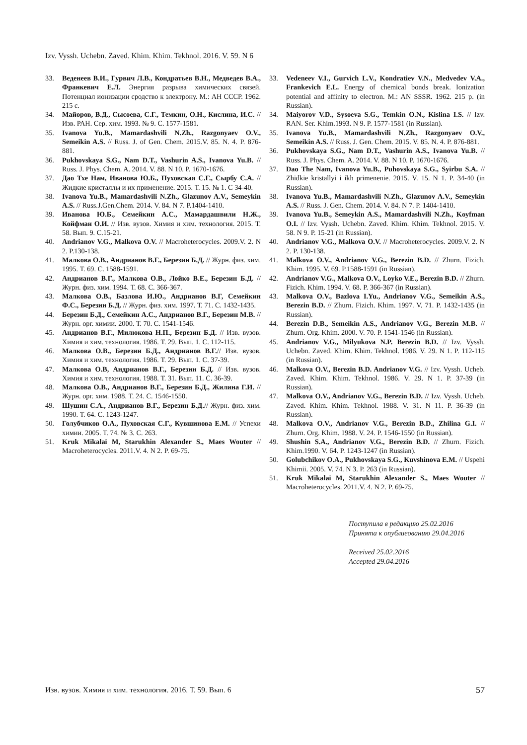Izv. Vyssh. Uchebn. Zaved. Khim. Khim. Tekhnol. 2016. V. 59. N 6
33. Веденеев В.И., Гурвич Л.В., Кондратьев В.Н., Медведев В.А., Франкевич Е.Л. Энергия разрыва химических связей. Потенциал ионизации сродство к электрону. М.: АН СССР. 1962. 215 с.
34. Майоров, В.Д., Сысоева, С.Г., Темкин, О.Н., Кислина, И.С. // Изв. РАН. Сер. хим. 1993. № 9. С. 1577-1581.
35. Ivanova Yu.B., Mamardashvili N.Zh., Razgonyaev O.V., Semeikin A.S. // Russ. J. of Gen. Chem. 2015.V. 85. N. 4. P. 876-881.
36. Pukhovskaya S.G., Nam D.T., Vashurin A.S., Ivanova Yu.B. // Russ. J. Phys. Chem. A. 2014. V. 88. N 10. P. 1670-1676.
37. Дао Тхе Нам, Иванова Ю.Б., Пуховская С.Г., Сырбу С.А. // Жидкие кристаллы и их применение. 2015. Т. 15. № 1. С 34-40.
38. Ivanova Yu.B., Mamardashvili N.Zh., Glazunov A.V., Semeykin A.S. // Russ.J.Gen.Chem. 2014. V. 84. N 7. P.1404-1410.
39. Иванова Ю.Б., Семейкин А.С., Мамардашвили Н.Ж., Койфман О.И. // Изв. вузов. Химия и хим. технология. 2015. Т. 58. Вып. 9. С.15-21.
40. Andrianov V.G., Malkova O.V. // Macroheterocycles. 2009.V. 2. N 2. P.130-138.
41. Малкова О.В., Андрианов В.Г., Березин Б.Д. // Журн. физ. хим. 1995. Т. 69. С. 1588-1591.
42. Андрианов В.Г., Малкова О.В., Лойко В.Е., Березин Б.Д. // Журн. физ. хим. 1994. Т. 68. С. 366-367.
43. Малкова О.В., Базлова И.Ю., Андрианов В.Г, Семейкин Ф.С., Березин Б.Д. // Журн. физ. хим. 1997. Т. 71. С. 1432-1435.
44. Березин Б.Д., Семейкин А.С., Андрианов В.Г., Березин М.В. // Журн. орг. химии. 2000. Т. 70. С. 1541-1546.
45. Андрианов В.Г., Милюкова Н.П., Березин Б.Д. // Изв. вузов. Химия и хим. технология. 1986. Т. 29. Вып. 1. С. 112-115.
46. Малкова О.В., Березин Б.Д., Андрианов В.Г.// Изв. вузов. Химия и хим. технология. 1986. Т. 29. Вып. 1. С. 37-39.
47. Малкова О.В, Андрианов В.Г., Березин Б.Д. // Изв. вузов. Химия и хим. технология. 1988. Т. 31. Вып. 11. С. 36-39.
48. Малкова О.В., Андрианов В.Г., Березин Б.Д., Жилина Г.И. // Журн. орг. хим. 1988. Т. 24. С. 1546-1550.
49. Шушин С.А., Андрианов В.Г., Березин Б.Д.// Журн. физ. хим. 1990. Т. 64. С. 1243-1247.
50. Голубчиков О.А., Пуховская С.Г., Кувшинова Е.М. // Успехи химии. 2005. Т. 74. № 3. С. 263.
51. Kruk Mikalai M, Starukhin Alexander S., Maes Wouter // Macroheterocycles. 2011.V. 4. N 2. P. 69-75.
33. Vedeneev V.I., Gurvich L.V., Kondratiev V.N., Medvedev V.A., Frankevich E.L. Energy of chemical bonds break. Ionization potential and affinity to electron. M.: AN SSSR. 1962. 215 p. (in Russian).
34. Maiyorov V.D., Sysoeva S.G., Temkin O.N., Kislina I.S. // Izv. RAN. Ser. Khim.1993. N 9. P. 1577-1581 (in Russian).
35. Ivanova Yu.B., Mamardashvili N.Zh., Razgonyaev O.V., Semeikin A.S. // Russ. J. Gen. Chem. 2015. V. 85. N. 4. P. 876-881.
36. Pukhovskaya S.G., Nam D.T., Vashurin A.S., Ivanova Yu.B. // Russ. J. Phys. Chem. A. 2014. V. 88. N 10. P. 1670-1676.
37. Dao The Nam, Ivanova Yu.B., Puhovskaya S.G., Syirbu S.A. // Zhidkie kristallyi i ikh primenenie. 2015. V. 15. N 1. P. 34-40 (in Russian).
38. Ivanova Yu.B., Mamardashvili N.Zh., Glazunov A.V., Semeykin A.S. // Russ. J. Gen. Chem. 2014. V. 84. N 7. P. 1404-1410.
39. Ivanova Yu.B., Semeykin A.S., Mamardashvili N.Zh., Koyfman O.I. // Izv. Vyssh. Uchebn. Zaved. Khim. Khim. Tekhnol. 2015. V. 58. N 9. P. 15-21 (in Russian).
40. Andrianov V.G., Malkova O.V. // Macroheterocycles. 2009.V. 2. N 2. P. 130-138.
41. Malkova O.V., Andrianov V.G., Berezin B.D. // Zhurn. Fizich. Khim. 1995. V. 69. P.1588-1591 (in Russian).
42. Andrianov V.G., Malkova O.V., Loyko V.E., Berezin B.D. // Zhurn. Fizich. Khim. 1994. V. 68. P. 366-367 (in Russian).
43. Malkova O.V., Bazlova I.Yu., Andrianov V.G., Semeikin A.S., Berezin B.D. // Zhurn. Fizich. Khim. 1997. V. 71. P. 1432-1435 (in Russian).
44. Berezin D.B., Semeikin A.S., Andrianov V.G., Berezin M.B. // Zhurn. Org. Khim. 2000. V. 70. P. 1541-1546 (in Russian).
45. Andrianov V.G., Milyukova N.P. Berezin B.D. // Izv. Vyssh. Uchebn. Zaved. Khim. Khim. Tekhnol. 1986. V. 29. N 1. P. 112-115 (in Russian).
46. Malkova O.V., Berezin B.D. Andrianov V.G. // Izv. Vyssh. Ucheb. Zaved. Khim. Khim. Tekhnol. 1986. V. 29. N 1. P. 37-39 (in Russian).
47. Malkova O.V., Andrianov V.G., Berezin B.D. // Izv. Vyssh. Ucheb. Zaved. Khim. Khim. Tekhnol. 1988. V. 31. N 11. P. 36-39 (in Russian).
48. Malkova O.V., Andrianov V.G., Berezin B.D., Zhilina G.I. // Zhurn. Org. Khim. 1988. V. 24. P. 1546-1550 (in Russian).
49. Shushin S.A., Andrianov V.G., Berezin B.D. // Zhurn. Fizich. Khim.1990. V. 64. P. 1243-1247 (in Russian).
50. Golubchikov O.A., Pukhovskaya S.G., Kuvshinova E.M. // Uspehi Khimii. 2005. V. 74. N 3. P. 263 (in Russian).
51. Kruk Mikalai M, Starukhin Alexander S., Maes Wouter // Macroheterocycles. 2011.V. 4. N 2. P. 69-75.
Поступила в редакцию 25.02.2016
Принята к опублиеованию 29.04.2016
Received 25.02.2016
Accepted 29.04.2016
Изв. вузов. Химия и хим. технология. 2016. Т. 59. Вып. 6 57